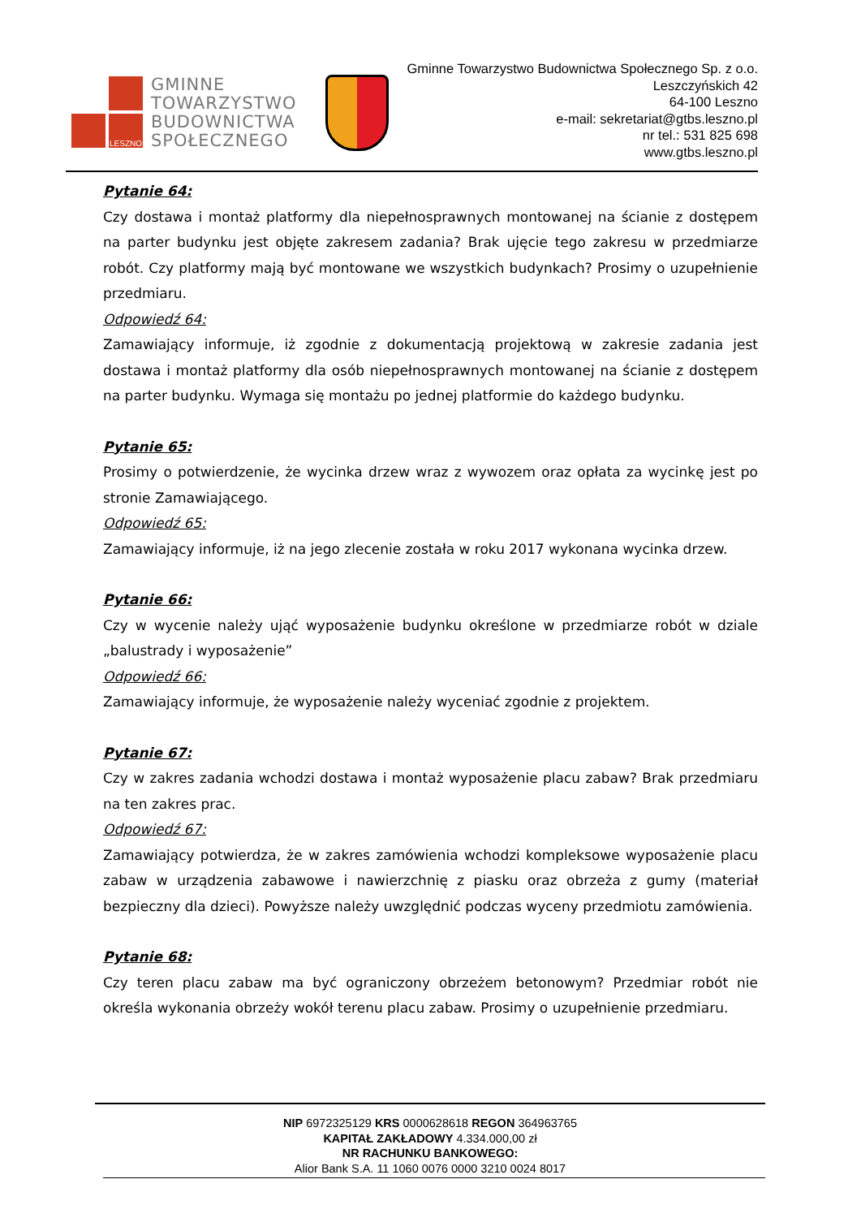LESZNO
GMINNE
TOWARZYSTWO
BUDOWNICTWA
SPOŁECZNEGO
Gminne Towarzystwo Budownictwa Społecznego Sp. z o.o.
Leszczyńskich 42
64-100 Leszno
e-mail: sekretariat@gtbs.leszno.pl
nr tel.: 531 825 698
www.gtbs.leszno.pl
Pytanie 64:
Czy dostawa i montaż platformy dla niepełnosprawnych montowanej na ścianie z dostępem na parter budynku jest objęte zakresem zadania? Brak ujęcie tego zakresu w przedmiarze robót. Czy platformy mają być montowane we wszystkich budynkach? Prosimy o uzupełnienie przedmiaru.
Odpowiedź 64:
Zamawiający informuje, iż zgodnie z dokumentacją projektową w zakresie zadania jest dostawa i montaż platformy dla osób niepełnosprawnych montowanej na ścianie z dostępem na parter budynku. Wymaga się montażu po jednej platformie do każdego budynku.
Pytanie 65:
Prosimy o potwierdzenie, że wycinka drzew wraz z wywozem oraz opłata za wycinkę jest po stronie Zamawiającego.
Odpowiedź 65:
Zamawiający informuje, iż na jego zlecenie została w roku 2017 wykonana wycinka drzew.
Pytanie 66:
Czy w wycenie należy ująć wyposażenie budynku określone w przedmiarze robót w dziale „balustrady i wyposażenie”
Odpowiedź 66:
Zamawiający informuje, że wyposażenie należy wyceniać zgodnie z projektem.
Pytanie 67:
Czy w zakres zadania wchodzi dostawa i montaż wyposażenie placu zabaw? Brak przedmiaru na ten zakres prac.
Odpowiedź 67:
Zamawiający potwierdza, że w zakres zamówienia wchodzi kompleksowe wyposażenie placu zabaw w urządzenia zabawowe i nawierzchnię z piasku oraz obrzeża z gumy (materiał bezpieczny dla dzieci). Powyższe należy uwzględnić podczas wyceny przedmiotu zamówienia.
Pytanie 68:
Czy teren placu zabaw ma być ograniczony obrzeżem betonowym? Przedmiar robót nie określa wykonania obrzeży wokół terenu placu zabaw. Prosimy o uzupełnienie przedmiaru.
NIP 6972325129 KRS 0000628618 REGON 364963765
KAPITAŁ ZAKŁADOWY 4.334.000,00 zł
NR RACHUNKU BANKOWEGO:
Alior Bank S.A. 11 1060 0076 0000 3210 0024 8017